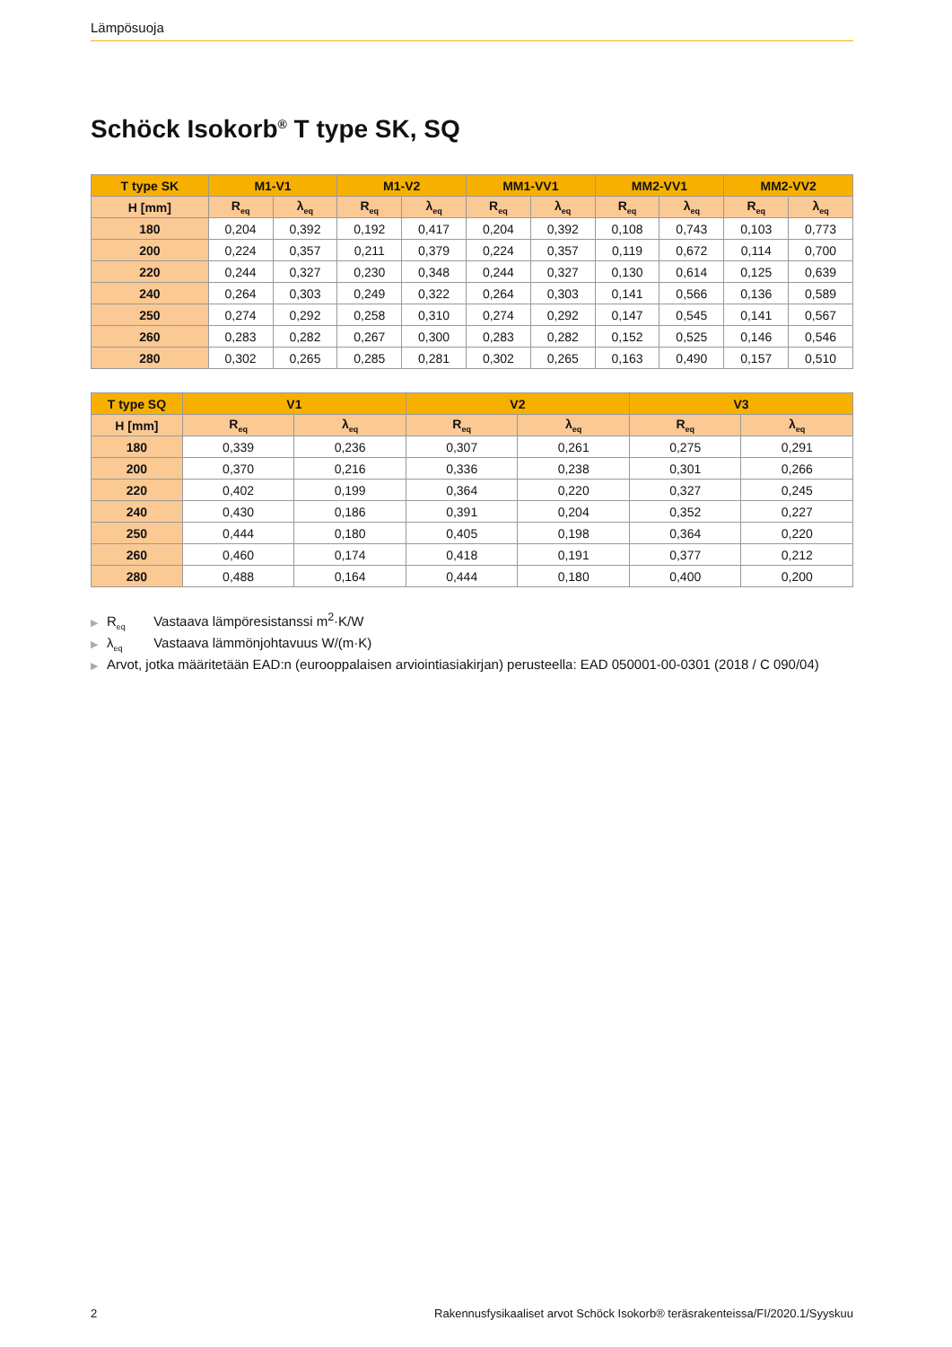Lämpösuoja
Schöck Isokorb<sup>®</sup> T type SK, SQ
| T type SK | M1-V1 | | M1-V2 | | MM1-VV1 | | MM2-VV1 | | MM2-VV2 | |
| --- | --- | --- | --- | --- | --- | --- | --- | --- | --- | --- |
| H [mm] | R<sub>eq</sub> | λ<sub>eq</sub> | R<sub>eq</sub> | λ<sub>eq</sub> | R<sub>eq</sub> | λ<sub>eq</sub> | R<sub>eq</sub> | λ<sub>eq</sub> | R<sub>eq</sub> | λ<sub>eq</sub> |
| 180 | 0,204 | 0,392 | 0,192 | 0,417 | 0,204 | 0,392 | 0,108 | 0,743 | 0,103 | 0,773 |
| 200 | 0,224 | 0,357 | 0,211 | 0,379 | 0,224 | 0,357 | 0,119 | 0,672 | 0,114 | 0,700 |
| 220 | 0,244 | 0,327 | 0,230 | 0,348 | 0,244 | 0,327 | 0,130 | 0,614 | 0,125 | 0,639 |
| 240 | 0,264 | 0,303 | 0,249 | 0,322 | 0,264 | 0,303 | 0,141 | 0,566 | 0,136 | 0,589 |
| 250 | 0,274 | 0,292 | 0,258 | 0,310 | 0,274 | 0,292 | 0,147 | 0,545 | 0,141 | 0,567 |
| 260 | 0,283 | 0,282 | 0,267 | 0,300 | 0,283 | 0,282 | 0,152 | 0,525 | 0,146 | 0,546 |
| 280 | 0,302 | 0,265 | 0,285 | 0,281 | 0,302 | 0,265 | 0,163 | 0,490 | 0,157 | 0,510 |
| T type SQ | V1 | | V2 | | V3 | |
| --- | --- | --- | --- | --- | --- | --- |
| H [mm] | R<sub>eq</sub> | λ<sub>eq</sub> | R<sub>eq</sub> | λ<sub>eq</sub> | R<sub>eq</sub> | λ<sub>eq</sub> |
| 180 | 0,339 | 0,236 | 0,307 | 0,261 | 0,275 | 0,291 |
| 200 | 0,370 | 0,216 | 0,336 | 0,238 | 0,301 | 0,266 |
| 220 | 0,402 | 0,199 | 0,364 | 0,220 | 0,327 | 0,245 |
| 240 | 0,430 | 0,186 | 0,391 | 0,204 | 0,352 | 0,227 |
| 250 | 0,444 | 0,180 | 0,405 | 0,198 | 0,364 | 0,220 |
| 260 | 0,460 | 0,174 | 0,418 | 0,191 | 0,377 | 0,212 |
| 280 | 0,488 | 0,164 | 0,444 | 0,180 | 0,400 | 0,200 |
▶ R<sub>eq</sub> Vastaava lämpöresistanssi m<sup>2</sup>·K/W
▶ λ<sub>eq</sub> Vastaava lämmönjohtavuus W/(m·K)
▶ Arvot, jotka määritetään EAD:n (eurooppalaisen arviointiasiakirjan) perusteella: EAD 050001-00-0301 (2018 / C 090/04)
2 Rakennusfysikaaliset arvot Schöck Isokorb® teräsrakenteissa/FI/2020.1/Syyskuu